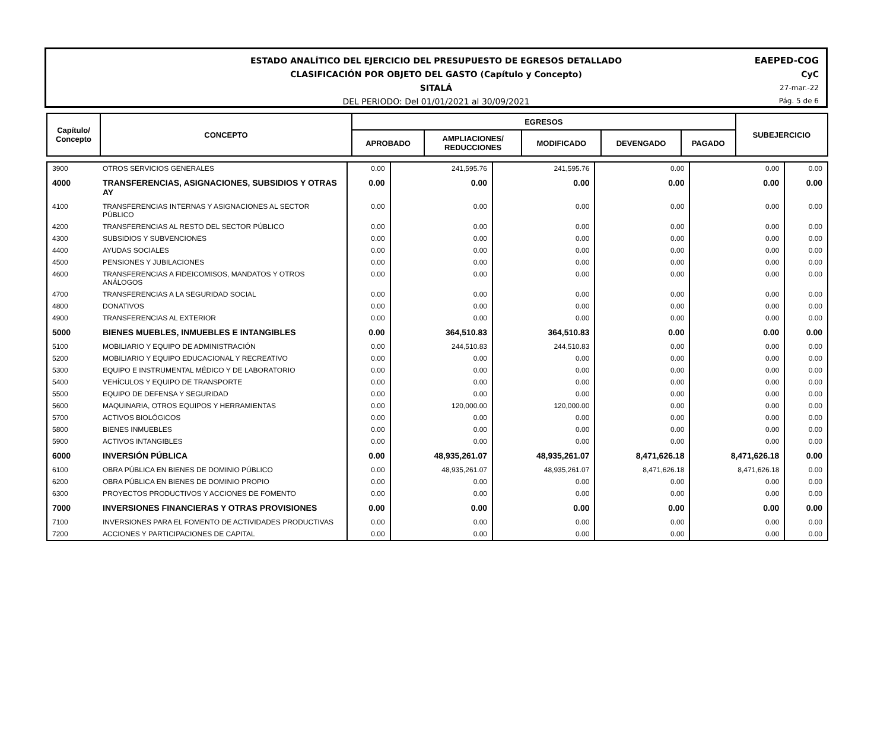ESTADO ANALÍTICO DEL EJERCICIO DEL PRESUPUESTO DE EGRESOS DETALLADO
CLASIFICACIÓN POR OBJETO DEL GASTO (Capítulo y Concepto)
SITALÁ
DEL PERIODO: Del 01/01/2021 al 30/09/2021
EAEPED-COG
CyC
27-mar.-22
Pág. 5 de 6
| Capítulo/ Concepto | CONCEPTO | EGRESOS | | | | | SUBEJERCICIO |
| | | APROBADO | AMPLIACIONES/ REDUCCIONES | MODIFICADO | DEVENGADO | PAGADO | |
| 3900 | OTROS SERVICIOS GENERALES | 0.00 | 241,595.76 | 241,595.76 | 0.00 | 0.00 | 0.00 |
| 4000 | TRANSFERENCIAS, ASIGNACIONES, SUBSIDIOS Y OTRAS AY | 0.00 | 0.00 | 0.00 | 0.00 | 0.00 | 0.00 |
| 4100 | TRANSFERENCIAS INTERNAS Y ASIGNACIONES AL SECTOR PÚBLICO | 0.00 | 0.00 | 0.00 | 0.00 | 0.00 | 0.00 |
| 4200 | TRANSFERENCIAS AL RESTO DEL SECTOR PÚBLICO | 0.00 | 0.00 | 0.00 | 0.00 | 0.00 | 0.00 |
| 4300 | SUBSIDIOS Y SUBVENCIONES | 0.00 | 0.00 | 0.00 | 0.00 | 0.00 | 0.00 |
| 4400 | AYUDAS SOCIALES | 0.00 | 0.00 | 0.00 | 0.00 | 0.00 | 0.00 |
| 4500 | PENSIONES Y JUBILACIONES | 0.00 | 0.00 | 0.00 | 0.00 | 0.00 | 0.00 |
| 4600 | TRANSFERENCIAS A FIDEICOMISOS, MANDATOS Y OTROS ANÁLOGOS | 0.00 | 0.00 | 0.00 | 0.00 | 0.00 | 0.00 |
| 4700 | TRANSFERENCIAS A LA SEGURIDAD SOCIAL | 0.00 | 0.00 | 0.00 | 0.00 | 0.00 | 0.00 |
| 4800 | DONATIVOS | 0.00 | 0.00 | 0.00 | 0.00 | 0.00 | 0.00 |
| 4900 | TRANSFERENCIAS AL EXTERIOR | 0.00 | 0.00 | 0.00 | 0.00 | 0.00 | 0.00 |
| 5000 | BIENES MUEBLES, INMUEBLES E INTANGIBLES | 0.00 | 364,510.83 | 364,510.83 | 0.00 | 0.00 | 0.00 |
| 5100 | MOBILIARIO Y EQUIPO DE ADMINISTRACIÓN | 0.00 | 244,510.83 | 244,510.83 | 0.00 | 0.00 | 0.00 |
| 5200 | MOBILIARIO Y EQUIPO EDUCACIONAL Y RECREATIVO | 0.00 | 0.00 | 0.00 | 0.00 | 0.00 | 0.00 |
| 5300 | EQUIPO E INSTRUMENTAL MÉDICO Y DE LABORATORIO | 0.00 | 0.00 | 0.00 | 0.00 | 0.00 | 0.00 |
| 5400 | VEHÍCULOS Y EQUIPO DE TRANSPORTE | 0.00 | 0.00 | 0.00 | 0.00 | 0.00 | 0.00 |
| 5500 | EQUIPO DE DEFENSA Y SEGURIDAD | 0.00 | 0.00 | 0.00 | 0.00 | 0.00 | 0.00 |
| 5600 | MAQUINARIA, OTROS EQUIPOS Y HERRAMIENTAS | 0.00 | 120,000.00 | 120,000.00 | 0.00 | 0.00 | 0.00 |
| 5700 | ACTIVOS BIOLÓGICOS | 0.00 | 0.00 | 0.00 | 0.00 | 0.00 | 0.00 |
| 5800 | BIENES INMUEBLES | 0.00 | 0.00 | 0.00 | 0.00 | 0.00 | 0.00 |
| 5900 | ACTIVOS INTANGIBLES | 0.00 | 0.00 | 0.00 | 0.00 | 0.00 | 0.00 |
| 6000 | INVERSIÓN PÚBLICA | 0.00 | 48,935,261.07 | 48,935,261.07 | 8,471,626.18 | 8,471,626.18 | 0.00 |
| 6100 | OBRA PÚBLICA EN BIENES DE DOMINIO PÚBLICO | 0.00 | 48,935,261.07 | 48,935,261.07 | 8,471,626.18 | 8,471,626.18 | 0.00 |
| 6200 | OBRA PÚBLICA EN BIENES DE DOMINIO PROPIO | 0.00 | 0.00 | 0.00 | 0.00 | 0.00 | 0.00 |
| 6300 | PROYECTOS PRODUCTIVOS Y ACCIONES DE FOMENTO | 0.00 | 0.00 | 0.00 | 0.00 | 0.00 | 0.00 |
| 7000 | INVERSIONES FINANCIERAS Y OTRAS PROVISIONES | 0.00 | 0.00 | 0.00 | 0.00 | 0.00 | 0.00 |
| 7100 | INVERSIONES PARA EL FOMENTO DE ACTIVIDADES PRODUCTIVAS | 0.00 | 0.00 | 0.00 | 0.00 | 0.00 | 0.00 |
| 7200 | ACCIONES Y PARTICIPACIONES DE CAPITAL | 0.00 | 0.00 | 0.00 | 0.00 | 0.00 | 0.00 |